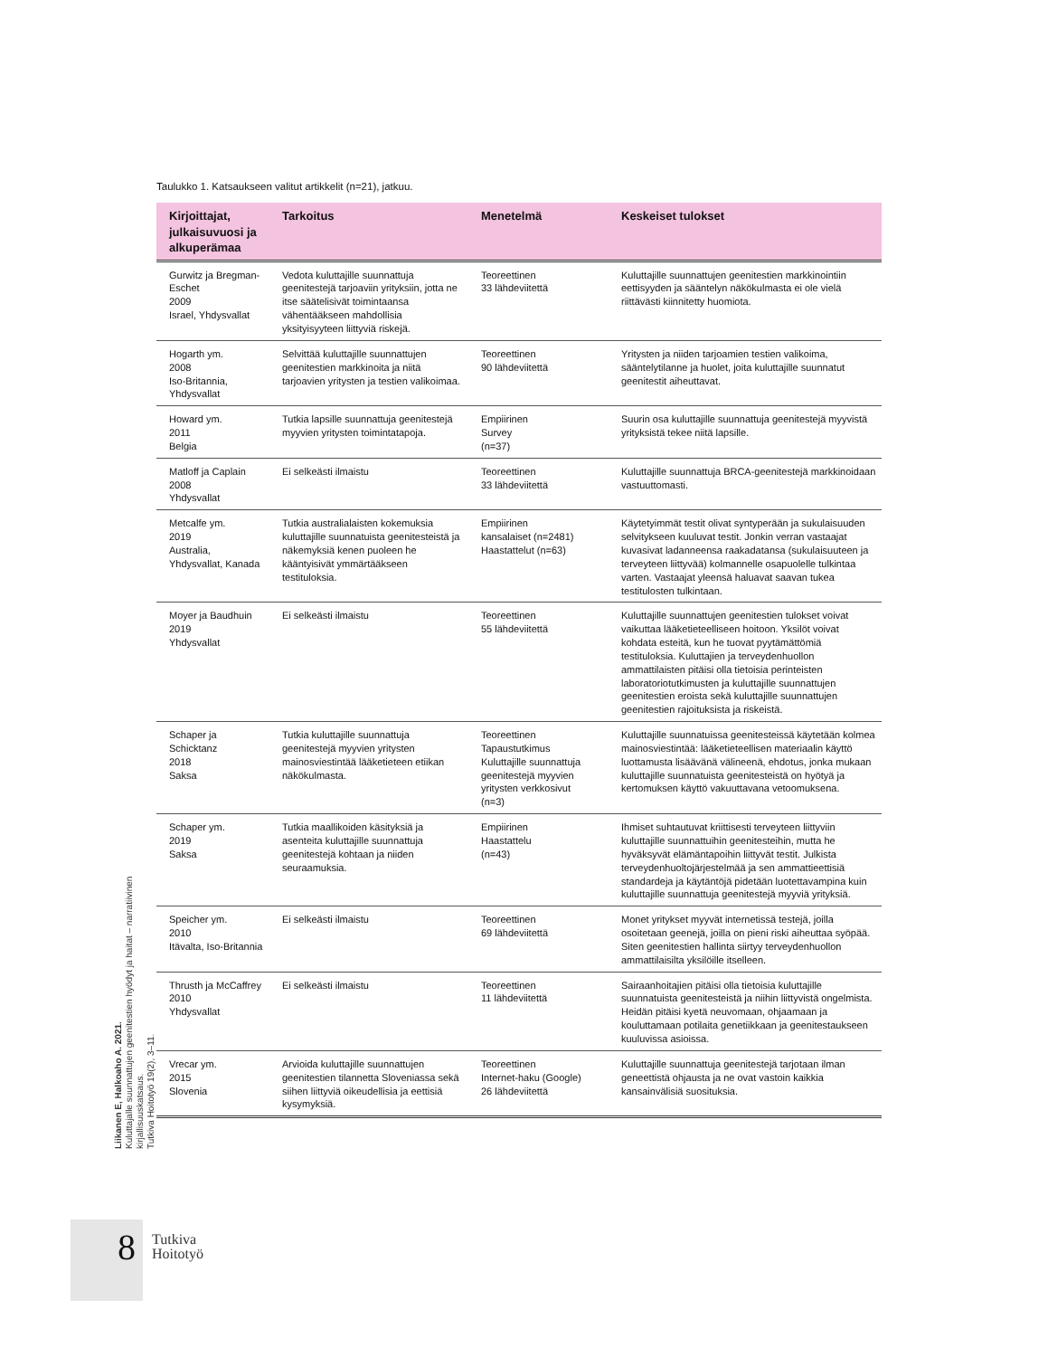Taulukko 1. Katsaukseen valitut artikkelit (n=21), jatkuu.
| Kirjoittajat, julkaisuvuosi ja alkuperämaa | Tarkoitus | Menetelmä | Keskeiset tulokset |
| --- | --- | --- | --- |
| Gurwitz ja Bregman-Eschet 2009 Israel, Yhdysvallat | Vedota kuluttajille suunnattuja geenitestejä tarjoaviin yrityksiin, jotta ne itse säätelisivät toimintaansa vähentääkseen mahdollisia yksityisyyteen liittyviä riskejä. | Teoreettinen 33 lähdeviitettä | Kuluttajille suunnattujen geenitestien markkinointiin eettisyyden ja sääntelyn näkökulmasta ei ole vielä riittävästi kiinnitetty huomiota. |
| Hogarth ym. 2008 Iso-Britannia, Yhdysvallat | Selvittää kuluttajille suunnattujen geenitestien markkinoita ja niitä tarjoavien yritysten ja testien valikoimaa. | Teoreettinen 90 lähdeviitettä | Yritysten ja niiden tarjoamien testien valikoima, sääntelytilanne ja huolet, joita kuluttajille suunnatut geenitestit aiheuttavat. |
| Howard ym. 2011 Belgia | Tutkia lapsille suunnattuja geenitestejä myyvien yritysten toimintatapoja. | Empiirinen Survey (n=37) | Suurin osa kuluttajille suunnattuja geenitestejä myyvistä yrityksistä tekee niitä lapsille. |
| Matloff ja Caplain 2008 Yhdysvallat | Ei selkeästi ilmaistu | Teoreettinen 33 lähdeviitettä | Kuluttajille suunnattuja BRCA-geenitestejä markkinoidaan vastuuttomasti. |
| Metcalfe ym. 2019 Australia, Yhdysvallat, Kanada | Tutkia australialaisten kokemuksia kuluttajille suunnatuista geenitesteistä ja näkemyksiä kenen puoleen he kääntyisivät ymmärtääkseen testituloksia. | Empiirinen kansalaiset (n=2481) Haastattelut (n=63) | Käytetyimmät testit olivat syntyperään ja sukulaisuuden selvitykseen kuuluvat testit. Jonkin verran vastaajat kuvasivat ladanneensa raakadatansa (sukulaisuuteen ja terveyteen liittyvää) kolmannelle osapuolelle tulkintaa varten. Vastaajat yleensä haluavat saavan tukea testitulosten tulkintaan. |
| Moyer ja Baudhuin 2019 Yhdysvallat | Ei selkeästi ilmaistu | Teoreettinen 55 lähdeviitettä | Kuluttajille suunnattujen geenitestien tulokset voivat vaikuttaa lääketieteelliseen hoitoon. Yksilöt voivat kohdata esteitä, kun he tuovat pyytämättömiä testituloksia. Kuluttajien ja terveydenhuollon ammattilaisten pitäisi olla tietoisia perinteisten laboratoriotutkimusten ja kuluttajille suunnattujen geenitestien eroista sekä kuluttajille suunnattujen geenitestien rajoituksista ja riskeistä. |
| Schaper ja Schicktanz 2018 Saksa | Tutkia kuluttajille suunnattuja geenitestejä myyvien yritysten mainosviestintää lääketieteen etiikan näkökulmasta. | Teoreettinen Tapaustutkimus Kuluttajille suunnattuja geenitestejä myyvien yritysten verkkosivut (n=3) | Kuluttajille suunnatuissa geenitesteissä käytetään kolmea mainosviestintää: lääketieteellisen materiaalin käyttö luottamusta lisäävänä välineenä, ehdotus, jonka mukaan kuluttajille suunnatuista geenitesteistä on hyötyä ja kertomuksen käyttö vakuuttavana vetoomuksena. |
| Schaper ym. 2019 Saksa | Tutkia maallikoiden käsityksiä ja asenteita kuluttajille suunnattuja geenitestejä kohtaan ja niiden seuraamuksia. | Empiirinen Haastattelu (n=43) | Ihmiset suhtautuvat kriittisesti terveyteen liittyviin kuluttajille suunnattuihin geenitesteihin, mutta he hyväksyvät elämäntapoihin liittyvät testit. Julkista terveydenhuoltojärjestelmää ja sen ammattieettisiä standardeja ja käytäntöjä pidetään luotettavampina kuin kuluttajille suunnattuja geenitestejä myyviä yrityksiä. |
| Speicher ym. 2010 Itävalta, Iso-Britannia | Ei selkeästi ilmaistu | Teoreettinen 69 lähdeviitettä | Monet yritykset myyvät internetissä testejä, joilla osoitetaan geenejä, joilla on pieni riski aiheuttaa syöpää. Siten geenitestien hallinta siirtyy terveydenhuollon ammattilaisilta yksilöille itselleen. |
| Thrusth ja McCaffrey 2010 Yhdysvallat | Ei selkeästi ilmaistu | Teoreettinen 11 lähdeviitettä | Sairaanhoitajien pitäisi olla tietoisia kuluttajille suunnatuista geenitesteistä ja niihin liittyvistä ongelmista. Heidän pitäisi kyetä neuvomaan, ohjaamaan ja kouluttamaan potilaita genetiikkaan ja geenitestaukseen kuuluvissa asioissa. |
| Vrecar ym. 2015 Slovenia | Arvioida kuluttajille suunnattujen geenitestien tilannetta Sloveniassa sekä siihen liittyviä oikeudellisia ja eettisiä kysymyksiä. | Teoreettinen Internet-haku (Google) 26 lähdeviitettä | Kuluttajille suunnattuja geenitestejä tarjotaan ilman geneettistä ohjausta ja ne ovat vastoin kaikkia kansainvälisiä suosituksia. |
Liikanen E, Halkoaho A. 2021.
Kuluttajalle suunnattujen geenitestien hyödyt ja haitat – narratiivinen kirjallisuuskatsaus.
Tutkiva Hoitotyö 19(2), 3–11.
8
Tutkiva
Hoitotyö